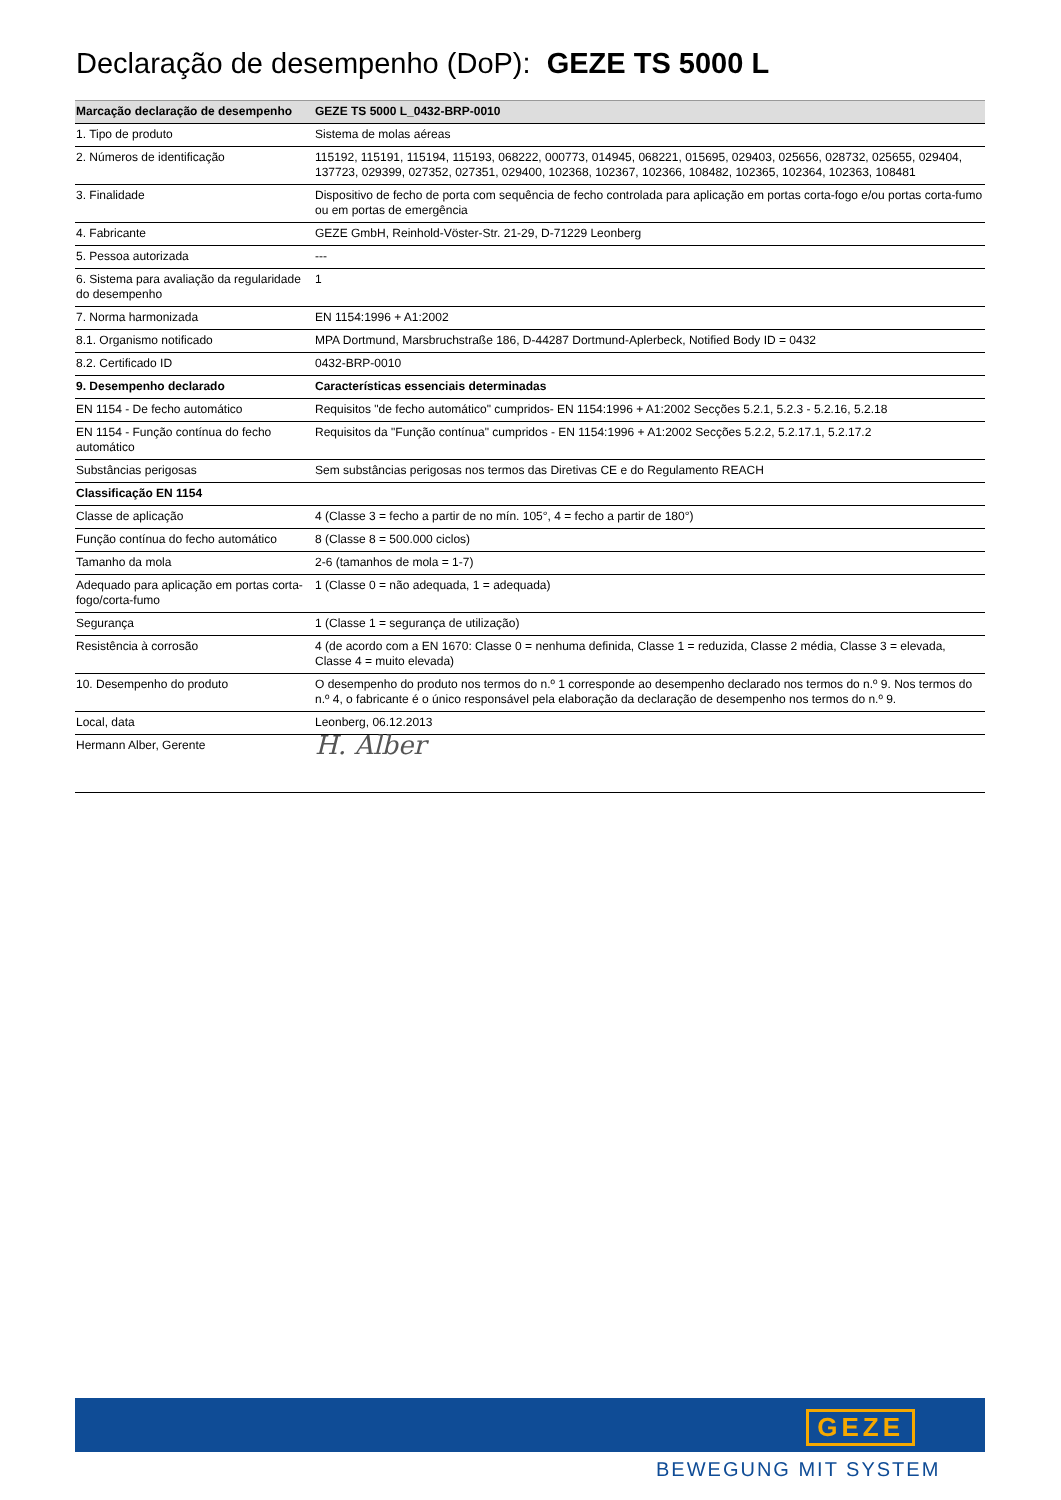Declaração de desempenho (DoP): GEZE TS 5000 L
| Marcação declaração de desempenho | GEZE TS 5000 L_0432-BRP-0010 |
| --- | --- |
| 1. Tipo de produto | Sistema de molas aéreas |
| 2. Números de identificação | 115192, 115191, 115194, 115193, 068222, 000773, 014945, 068221, 015695, 029403, 025656, 028732, 025655, 029404, 137723, 029399, 027352, 027351, 029400, 102368, 102367, 102366, 108482, 102365, 102364, 102363, 108481 |
| 3. Finalidade | Dispositivo de fecho de porta com sequência de fecho controlada para aplicação em portas corta-fogo e/ou portas corta-fumo ou em portas de emergência |
| 4. Fabricante | GEZE GmbH, Reinhold-Vöster-Str. 21-29, D-71229 Leonberg |
| 5. Pessoa autorizada | --- |
| 6. Sistema para avaliação da regularidade do desempenho | 1 |
| 7. Norma harmonizada | EN 1154:1996 + A1:2002 |
| 8.1. Organismo notificado | MPA Dortmund, Marsbruchstraße 186, D-44287 Dortmund-Aplerbeck, Notified Body ID = 0432 |
| 8.2. Certificado ID | 0432-BRP-0010 |
| 9. Desempenho declarado | Características essenciais determinadas |
| EN 1154 - De fecho automático | Requisitos "de fecho automático" cumpridos- EN 1154:1996 + A1:2002 Secções 5.2.1, 5.2.3 - 5.2.16, 5.2.18 |
| EN 1154 - Função contínua do fecho automático | Requisitos da "Função contínua" cumpridos - EN 1154:1996 + A1:2002 Secções 5.2.2, 5.2.17.1, 5.2.17.2 |
| Substâncias perigosas | Sem substâncias perigosas nos termos das Diretivas CE e do Regulamento REACH |
| Classificação EN 1154 | |
| Classe de aplicação | 4 (Classe 3 = fecho a partir de no mín. 105°, 4 = fecho a partir de 180°) |
| Função contínua do fecho automático | 8 (Classe 8 = 500.000 ciclos) |
| Tamanho da mola | 2-6 (tamanhos de mola = 1-7) |
| Adequado para aplicação em portas corta-fogo/corta-fumo | 1 (Classe 0 = não adequada, 1 = adequada) |
| Segurança | 1 (Classe 1 = segurança de utilização) |
| Resistência à corrosão | 4 (de acordo com a EN 1670: Classe 0 = nenhuma definida, Classe 1 = reduzida, Classe 2 média, Classe 3 = elevada, Classe 4 = muito elevada) |
| 10. Desempenho do produto | O desempenho do produto nos termos do n.º 1 corresponde ao desempenho declarado nos termos do n.º 9. Nos termos do n.º 4, o fabricante é o único responsável pela elaboração da declaração de desempenho nos termos do n.º 9. |
| Local, data | Leonberg, 06.12.2013 |
| Hermann Alber, Gerente | H. Alber |
GEZE
BEWEGUNG MIT SYSTEM